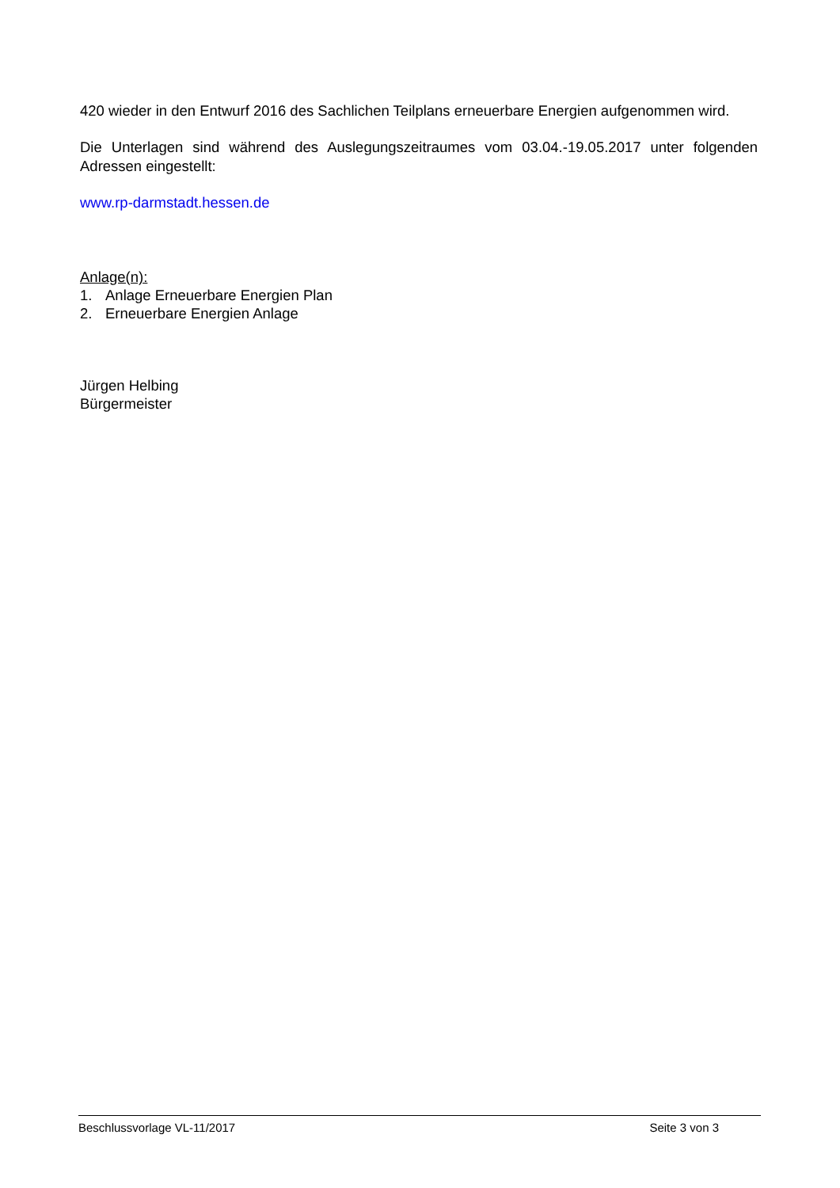420 wieder in den Entwurf 2016 des Sachlichen Teilplans erneuerbare Energien aufgenommen wird.
Die Unterlagen sind während des Auslegungszeitraumes vom 03.04.-19.05.2017 unter folgenden Adressen eingestellt:
www.rp-darmstadt.hessen.de
Anlage(n):
1. Anlage Erneuerbare Energien Plan
2. Erneuerbare Energien Anlage
Jürgen Helbing
Bürgermeister
Beschlussvorlage VL-11/2017 Seite 3 von 3